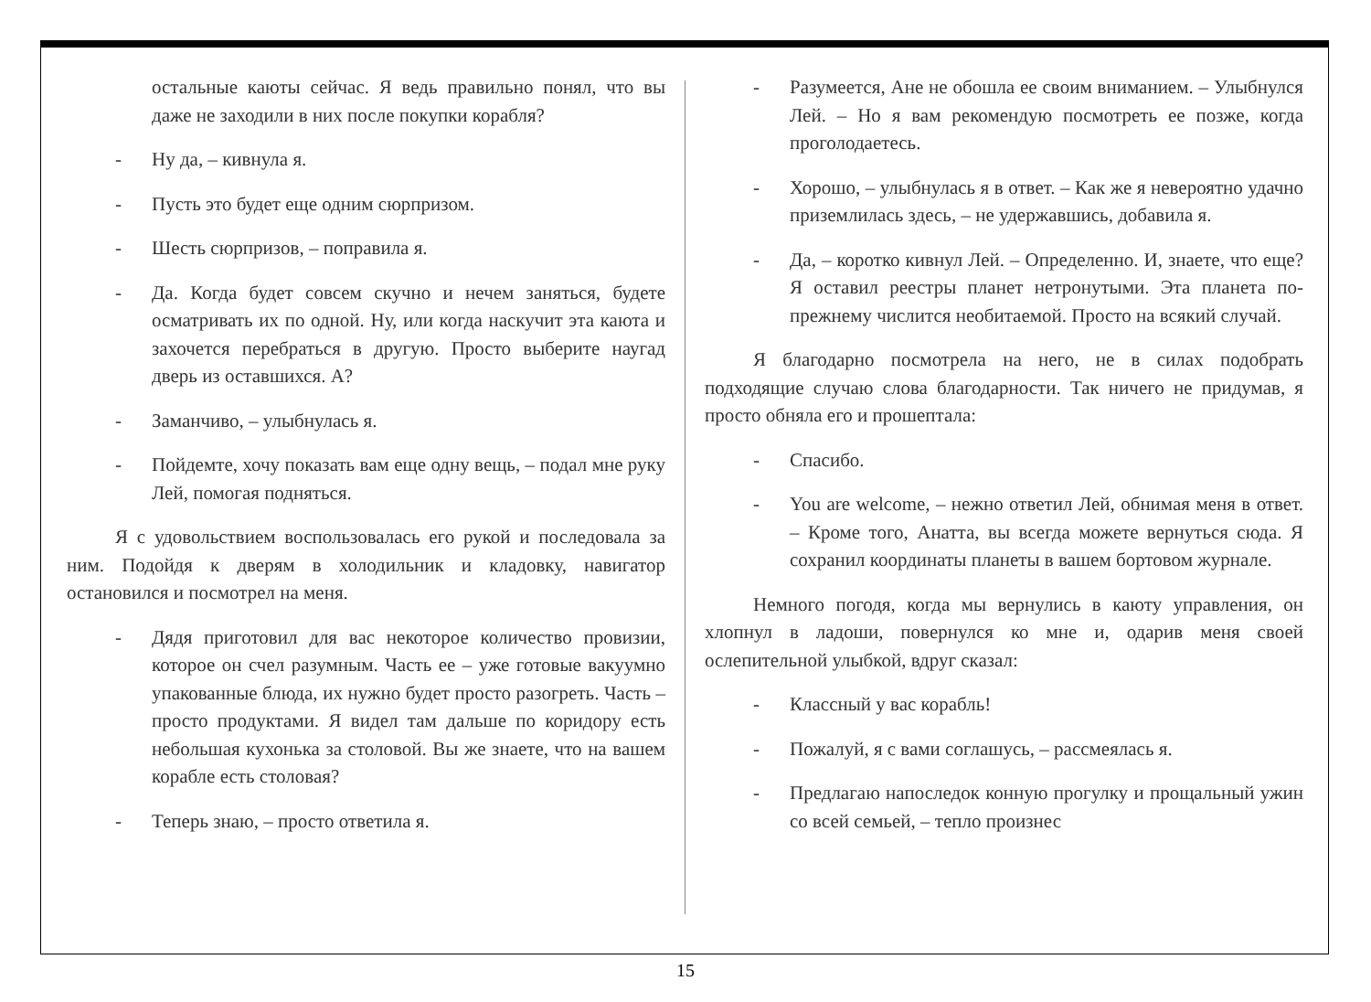остальные каюты сейчас. Я ведь правильно понял, что вы даже не заходили в них после покупки корабля?
- Ну да, – кивнула я.
- Пусть это будет еще одним сюрпризом.
- Шесть сюрпризов, – поправила я.
- Да. Когда будет совсем скучно и нечем заняться, будете осматривать их по одной. Ну, или когда наскучит эта каюта и захочется перебраться в другую. Просто выберите наугад дверь из оставшихся. А?
- Заманчиво, – улыбнулась я.
- Пойдемте, хочу показать вам еще одну вещь, – подал мне руку Лей, помогая подняться.
Я с удовольствием воспользовалась его рукой и последовала за ним. Подойдя к дверям в холодильник и кладовку, навигатор остановился и посмотрел на меня.
- Дядя приготовил для вас некоторое количество провизии, которое он счел разумным. Часть ее – уже готовые вакуумно упакованные блюда, их нужно будет просто разогреть. Часть – просто продуктами. Я видел там дальше по коридору есть небольшая кухонька за столовой. Вы же знаете, что на вашем корабле есть столовая?
- Теперь знаю, – просто ответила я.
- Разумеется, Ане не обошла ее своим вниманием. – Улыбнулся Лей. – Но я вам рекомендую посмотреть ее позже, когда проголодаетесь.
- Хорошо, – улыбнулась я в ответ. – Как же я невероятно удачно приземлилась здесь, – не удержавшись, добавила я.
- Да, – коротко кивнул Лей. – Определенно. И, знаете, что еще? Я оставил реестры планет нетронутыми. Эта планета по-прежнему числится необитаемой. Просто на всякий случай.
Я благодарно посмотрела на него, не в силах подобрать подходящие случаю слова благодарности. Так ничего не придумав, я просто обняла его и прошептала:
- Спасибо.
- You are welcome, – нежно ответил Лей, обнимая меня в ответ. – Кроме того, Анатта, вы всегда можете вернуться сюда. Я сохранил координаты планеты в вашем бортовом журнале.
Немного погодя, когда мы вернулись в каюту управления, он хлопнул в ладоши, повернулся ко мне и, одарив меня своей ослепительной улыбкой, вдруг сказал:
- Классный у вас корабль!
- Пожалуй, я с вами соглашусь, – рассмеялась я.
- Предлагаю напоследок конную прогулку и прощальный ужин со всей семьей, – тепло произнес
15